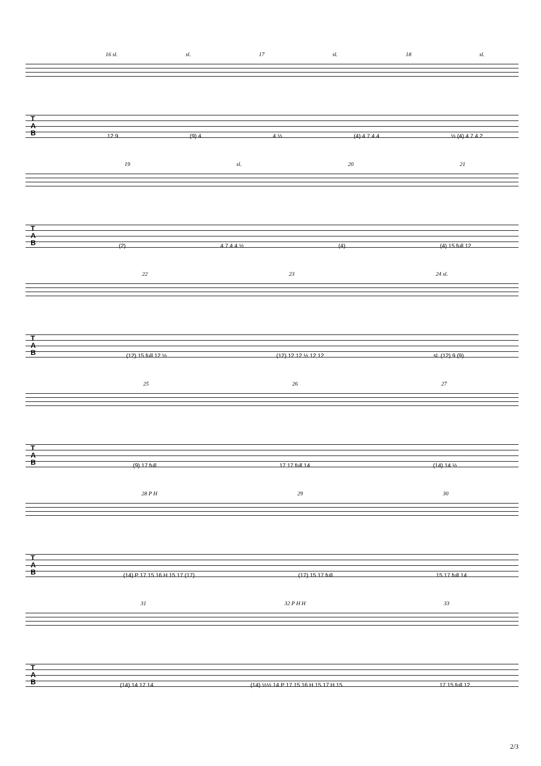16 sl. sl. 17 sl. 18 sl.
T
A
B
12 9 (9) 4 4 ½ (4) 4 7 4 4 ½ (4) 4 7 4 2
19 sl. 20 21
T
A
B
(2) 4 7 4 4 ½ (4) (4) 15 full 12
22 23 24 sl.
T
A
B
(12) 15 full 12 ½ (12) 12 12 ½ 12 12 sl. (12) 9 (9)
25 26 27
T
A
B
(9) 17 full 17 17 full 14 (14) 14 ½
28 P H 29 30
T
A
B
(14) P 17 15 16 H 15 17 (17) (17) 15 17 full 15 17 full 14
31 32 P H H 33
T
A
B
(14) 14 17 14 (14) ½½ 14 P 17 15 16 H 15 17 H 15 17 15 full 12
2/3